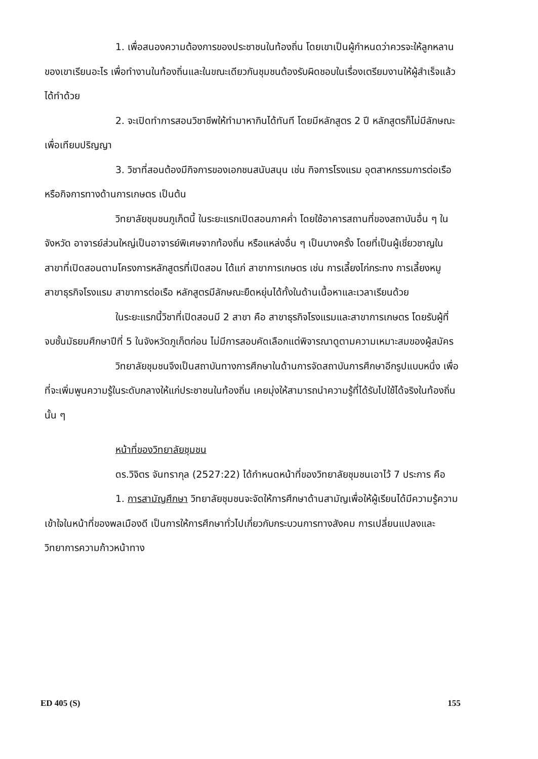1. เพื่อสนองความต้องการของประชาชนในท้องถิ่น โดยเขาเป็นผู้กำหนดว่าควรจะให้ลูกหลานของเขาเรียนอะไร เพื่อทำงานในท้องถิ่นและในขณะเดียวกันชุมชนต้องรับผิดชอบในเรื่องเตรียมงานให้ผู้สำเร็จแล้วได้ทำด้วย
2. จะเปิดทำการสอนวิชาชีพให้ทำมาหากินได้ทันที โดยมีหลักสูตร 2 ปี หลักสูตรก็ไม่มีลักษณะเพื่อเทียบปริญญา
3. วิชาที่สอนต้องมีกิจการของเอกชนสนับสนุน เช่น กิจการโรงแรม อุตสาหกรรมการต่อเรือ หรือกิจการทางด้านการเกษตร เป็นต้น
วิทยาลัยชุมชนภูเก็ตนี้ ในระยะแรกเปิดสอนภาคค่ำ โดยใช้อาคารสถานที่ของสถาบันอื่น ๆ ในจังหวัด อาจารย์ส่วนใหญ่เป็นอาจารย์พิเศษจากท้องถิ่น หรือแหล่งอื่น ๆ เป็นบางครั้ง โดยที่เป็นผู้เชี่ยวชาญในสาขาที่เปิดสอนตามโครงการหลักสูตรที่เปิดสอน ได้แก่ สาขาการเกษตร เช่น การเลี้ยงไก่กระทง การเลี้ยงหมู สาขาธุรกิจโรงแรม สาขาการต่อเรือ หลักสูตรมีลักษณะยืดหยุ่นได้ทั้งในด้านเนื้อหาและเวลาเรียนด้วย
ในระยะแรกนี้วิชาที่เปิดสอนมี 2 สาขา คือ สาขาธุรกิจโรงแรมและสาขาการเกษตร โดยรับผู้ที่จบชั้นมัธยมศึกษาปีที่ 5 ในจังหวัดภูเก็ตก่อน ไม่มีการสอบคัดเลือกแต่พิจารณาดูตามความเหมาะสมของผู้สมัคร
วิทยาลัยชุมชนจึงเป็นสถาบันทางการศึกษาในด้านการจัดสถาบันการศึกษาอีกรูปแบบหนึ่ง เพื่อที่จะเพิ่มพูนความรู้ในระดับกลางให้แก่ประชาชนในท้องถิ่น เคยมุ่งให้สามารถนำความรู้ที่ได้รับไปใช้ได้จริงในท้องถิ่นนั้น ๆ
หน้าที่ของวิทยาลัยชุมชน
ดร.วิจิตร จันทรากุล (2527:22) ได้กำหนดหน้าที่ของวิทยาลัยชุมชนเอาไว้ 7 ประการ คือ
1. การสามัญศึกษา วิทยาลัยชุมชนจะจัดให้การศึกษาด้านสามัญเพื่อให้ผู้เรียนได้มีความรู้ความเข้าใจในหน้าที่ของพลเมืองดี เป็นการให้การศึกษาทั่วไปเกี่ยวกับกระบวนการทางสังคม การเปลี่ยนแปลงและวิทยาการความก้าวหน้าทาง
ED 405 (S) 155